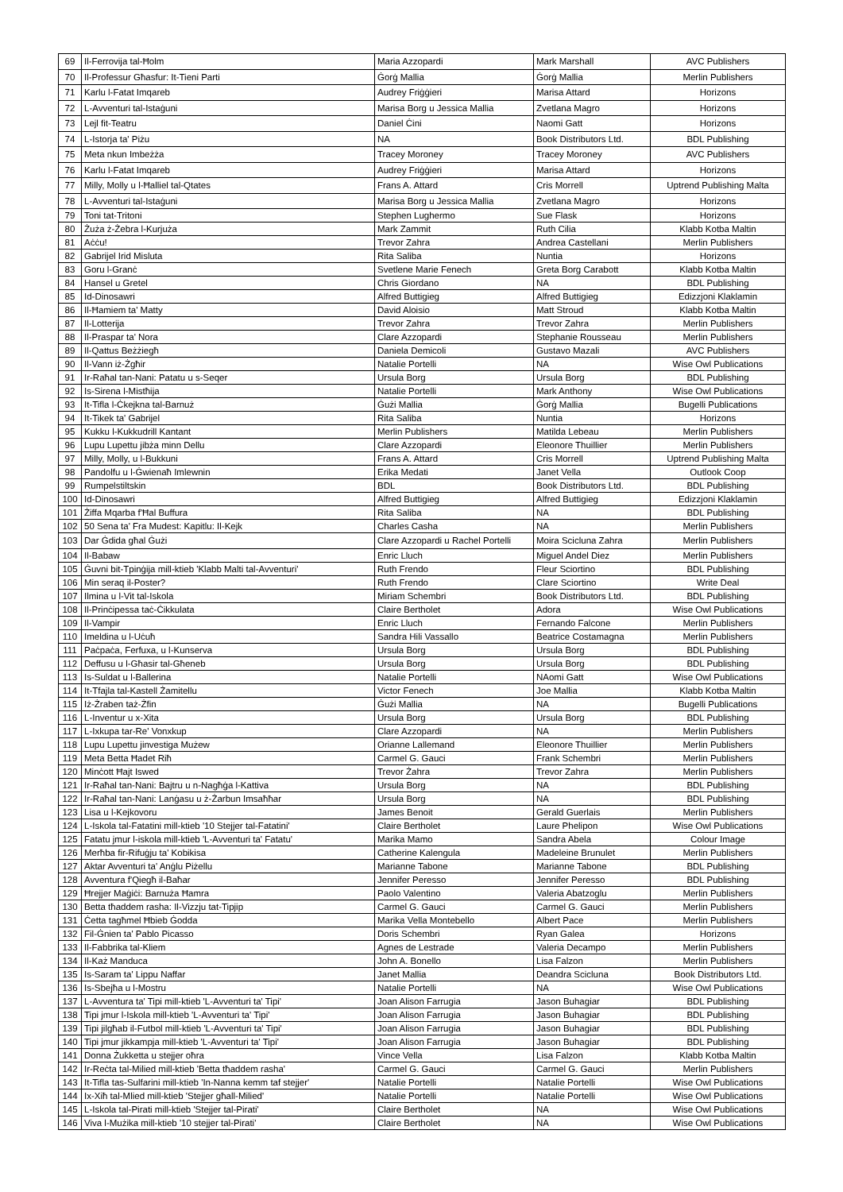| 69 | Il-Ferrovija tal-Ħolm | Maria Azzopardi | Mark Marshall | AVC Publishers |
| 70 | Il-Professur Għasfur: It-Tieni Parti | Ġorġ Mallia | Ġorġ Mallia | Merlin Publishers |
| 71 | Karlu l-Fatat Imqareb | Audrey Friġġieri | Marisa Attard | Horizons |
| 72 | L-Avventuri tal-Istaġuni | Marisa Borg u Jessica Mallia | Zvetlana Magro | Horizons |
| 73 | Lejl fit-Teatru | Daniel Ċini | Naomi Gatt | Horizons |
| 74 | L-Istorja ta' Piżu | NA | Book Distributors Ltd. | BDL Publishing |
| 75 | Meta nkun Imbeżża | Tracey Moroney | Tracey Moroney | AVC Publishers |
| 76 | Karlu l-Fatat Imqareb | Audrey Friġġieri | Marisa Attard | Horizons |
| 77 | Milly, Molly u l-Ħalliel tal-Qtates | Frans A. Attard | Cris Morrell | Uptrend Publishing Malta |
| 78 | L-Avventuri tal-Istaġuni | Marisa Borg u Jessica Mallia | Zvetlana Magro | Horizons |
| 79 | Toni tat-Tritoni | Stephen Lughermo | Sue Flask | Horizons |
| 80 | Żuża ż-Żebra l-Kurjuża | Mark Zammit | Ruth Cilia | Klabb Kotba Maltin |
| 81 | Aċċu! | Trevor Zahra | Andrea Castellani | Merlin Publishers |
| 82 | Gabrijel Irid Misluta | Rita Saliba | Nuntia | Horizons |
| 83 | Goru l-Granċ | Svetlene Marie Fenech | Greta Borg Carabott | Klabb Kotba Maltin |
| 84 | Hansel u Gretel | Chris Giordano | NA | BDL Publishing |
| 85 | Id-Dinosawri | Alfred Buttigieg | Alfred Buttigieg | Edizzjoni Klaklamin |
| 86 | Il-Ħamiem ta' Matty | David Aloisio | Matt Stroud | Klabb Kotba Maltin |
| 87 | Il-Lotterija | Trevor Zahra | Trevor Zahra | Merlin Publishers |
| 88 | Il-Praspar ta' Nora | Clare Azzopardi | Stephanie Rousseau | Merlin Publishers |
| 89 | Il-Qattus Beżżiegħ | Daniela Demicoli | Gustavo Mazali | AVC Publishers |
| 90 | Il-Vann iż-Żgħir | Natalie Portelli | NA | Wise Owl Publications |
| 91 | Ir-Raħal tan-Nani: Patatu u s-Seqer | Ursula Borg | Ursula Borg | BDL Publishing |
| 92 | Is-Sirena l-Mistħija | Natalie Portelli | Mark Anthony | Wise Owl Publications |
| 93 | It-Tifla l-Ċkejkna tal-Barnuż | Ġużi Mallia | Ġorġ Mallia | Bugelli Publications |
| 94 | It-Tikek ta' Gabrijel | Rita Saliba | Nuntia | Horizons |
| 95 | Kukku l-Kukkudrill Kantant | Merlin Publishers | Matilda Lebeau | Merlin Publishers |
| 96 | Lupu Lupettu jibża minn Dellu | Clare Azzopardi | Eleonore Thuillier | Merlin Publishers |
| 97 | Milly, Molly, u l-Bukkuni | Frans A. Attard | Cris Morrell | Uptrend Publishing Malta |
| 98 | Pandolfu u l-Ġwienaħ Imlewnin | Erika Medati | Janet Vella | Outlook Coop |
| 99 | Rumpelstiltskin | BDL | Book Distributors Ltd. | BDL Publishing |
| 100 | Id-Dinosawri | Alfred Buttigieg | Alfred Buttigieg | Edizzjoni Klaklamin |
| 101 | Żiffa Mqarba f'Ħal Buffura | Rita Saliba | NA | BDL Publishing |
| 102 | 50 Sena ta' Fra Mudest: Kapitlu: Il-Kejk | Charles Casha | NA | Merlin Publishers |
| 103 | Dar Ġdida għal Ġużi | Clare Azzopardi u Rachel Portelli | Moira Scicluna Zahra | Merlin Publishers |
| 104 | Il-Babaw | Enric Lluch | Miguel Andel Diez | Merlin Publishers |
| 105 | Ġuvni bit-Tpinġija mill-ktieb 'Klabb Malti tal-Avventuri' | Ruth Frendo | Fleur Sciortino | BDL Publishing |
| 106 | Min seraq il-Poster? | Ruth Frendo | Clare Sciortino | Write Deal |
| 107 | Ilmina u l-Vit tal-Iskola | Miriam Schembri | Book Distributors Ltd. | BDL Publishing |
| 108 | Il-Prinċipessa taċ-Ċikkulata | Claire Bertholet | Adora | Wise Owl Publications |
| 109 | Il-Vampir | Enric Lluch | Fernando Falcone | Merlin Publishers |
| 110 | Imeldina u l-Uċuħ | Sandra Hili Vassallo | Beatrice Costamagna | Merlin Publishers |
| 111 | Paċpaċa, Ferfuxa, u l-Kunserva | Ursula Borg | Ursula Borg | BDL Publishing |
| 112 | Deffusu u l-Għasir tal-Għeneb | Ursula Borg | Ursula Borg | BDL Publishing |
| 113 | Is-Suldat u l-Ballerina | Natalie Portelli | NAomi Gatt | Wise Owl Publications |
| 114 | It-Tfajla tal-Kastell Żamitellu | Victor Fenech | Joe Mallia | Klabb Kotba Maltin |
| 115 | Iż-Żraben taż-Żfin | Ġużi Mallia | NA | Bugelli Publications |
| 116 | L-Inventur u x-Xita | Ursula Borg | Ursula Borg | BDL Publishing |
| 117 | L-Ixkupa tar-Re' Vonxkup | Clare Azzopardi | NA | Merlin Publishers |
| 118 | Lupu Lupettu jinvestiga Mużew | Orianne Lallemand | Eleonore Thuillier | Merlin Publishers |
| 119 | Meta Betta Ħadet Riħ | Carmel G. Gauci | Frank Schembri | Merlin Publishers |
| 120 | Minċott Ħajt Iswed | Trevor Żahra | Trevor Zahra | Merlin Publishers |
| 121 | Ir-Raħal tan-Nani: Bajtru u n-Nagħġa l-Kattiva | Ursula Borg | NA | BDL Publishing |
| 122 | Ir-Raħal tan-Nani: Lanġasu u ż-Żarbun Imsaħħar | Ursula Borg | NA | BDL Publishing |
| 123 | Lisa u l-Kejkovoru | James Benoit | Gerald Guerlais | Merlin Publishers |
| 124 | L-Iskola tal-Fatatini mill-ktieb '10 Stejjer tal-Fatatini' | Claire Bertholet | Laure Phelipon | Wise Owl Publications |
| 125 | Fatatu jmur l-iskola mill-ktieb 'L-Avventuri ta' Fatatu' | Marika Mamo | Sandra Abela | Colour Image |
| 126 | Merħba fir-Rifuġju ta' Kobikisa | Catherine Kalengula | Madeleine Brunulet | Merlin Publishers |
| 127 | Aktar Avventuri ta' Anġlu Piżellu | Marianne Tabone | Marianne Tabone | BDL Publishing |
| 128 | Avventura f'Qiegħ il-Baħar | Jennifer Peresso | Jennifer Peresso | BDL Publishing |
| 129 | Ħrejjer Maġiċi: Barnuża Ħamra | Paolo Valentino | Valeria Abatzoglu | Merlin Publishers |
| 130 | Betta tħaddem rasha: Il-Vizzju tat-Tipjip | Carmel G. Gauci | Carmel G. Gauci | Merlin Publishers |
| 131 | Ċetta tagħmel Ħbieb Ġodda | Marika Vella Montebello | Albert Pace | Merlin Publishers |
| 132 | Fil-Ġnien ta' Pablo Picasso | Doris Schembri | Ryan Galea | Horizons |
| 133 | Il-Fabbrika tal-Kliem | Agnes de Lestrade | Valeria Decampo | Merlin Publishers |
| 134 | Il-Każ Manduca | John A. Bonello | Lisa Falzon | Merlin Publishers |
| 135 | Is-Saram ta' Lippu Naffar | Janet Mallia | Deandra Scicluna | Book Distributors Ltd. |
| 136 | Is-Sbejħa u l-Mostru | Natalie Portelli | NA | Wise Owl Publications |
| 137 | L-Avventura ta' Tipi mill-ktieb 'L-Avventuri ta' Tipi' | Joan Alison Farrugia | Jason Buhagiar | BDL Publishing |
| 138 | Tipi jmur l-Iskola mill-ktieb 'L-Avventuri ta' Tipi' | Joan Alison Farrugia | Jason Buhagiar | BDL Publishing |
| 139 | Tipi jilgħab il-Futbol mill-ktieb 'L-Avventuri ta' Tipi' | Joan Alison Farrugia | Jason Buhagiar | BDL Publishing |
| 140 | Tipi jmur jikkampja mill-ktieb 'L-Avventuri ta' Tipi' | Joan Alison Farrugia | Jason Buhagiar | BDL Publishing |
| 141 | Donna Żukketta u stejjer oħra | Vince Vella | Lisa Falzon | Klabb Kotba Maltin |
| 142 | Ir-Reċta tal-Milied mill-ktieb 'Betta tħaddem rasha' | Carmel G. Gauci | Carmel G. Gauci | Merlin Publishers |
| 143 | It-Tifla tas-Sulfarini mill-ktieb 'In-Nanna kemm taf stejjer' | Natalie Portelli | Natalie Portelli | Wise Owl Publications |
| 144 | Ix-Xiħ tal-Mlied mill-ktieb 'Stejjer għall-Milied' | Natalie Portelli | Natalie Portelli | Wise Owl Publications |
| 145 | L-Iskola tal-Pirati mill-ktieb 'Stejjer tal-Pirati' | Claire Bertholet | NA | Wise Owl Publications |
| 146 | Viva l-Mużika mill-ktieb '10 stejjer tal-Pirati' | Claire Bertholet | NA | Wise Owl Publications |